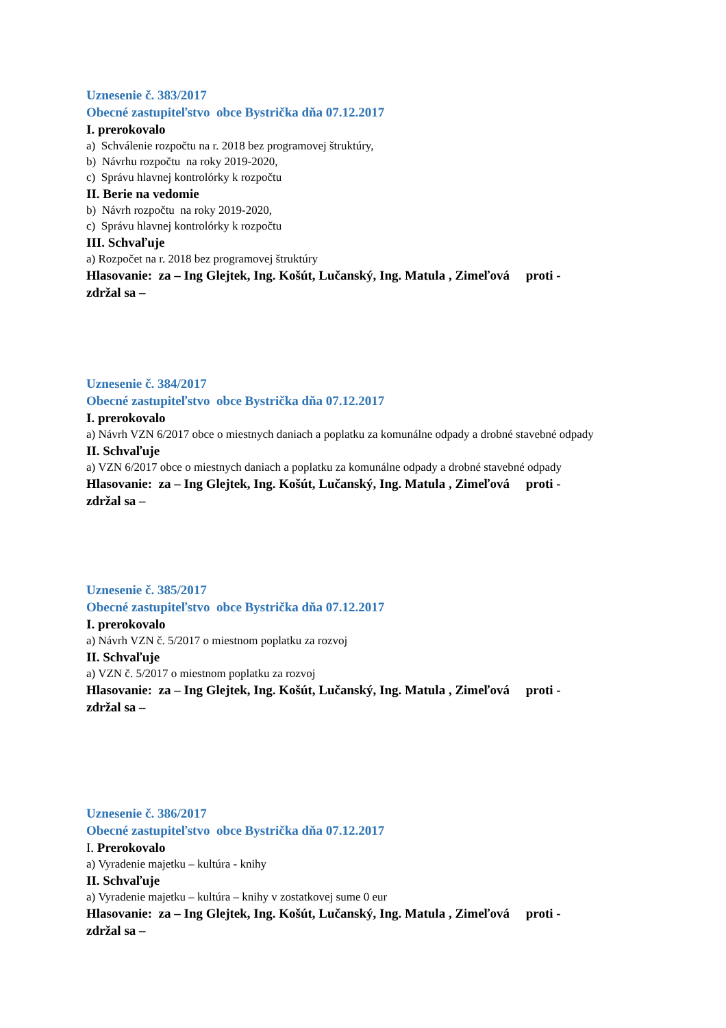Uznesenie č. 383/2017
Obecné zastupiteľstvo obce Bystrička dňa 07.12.2017
I. prerokovalo
a) Schválenie rozpočtu na r. 2018 bez programovej štruktúry,
b) Návrhu rozpočtu na roky 2019-2020,
c) Správu hlavnej kontrolórky k rozpočtu
II. Berie na vedomie
b) Návrh rozpočtu na roky 2019-2020,
c) Správu hlavnej kontrolórky k rozpočtu
III. Schvaľuje
a) Rozpočet na r. 2018 bez programovej štruktúry
Hlasovanie: za – Ing Glejtek, Ing. Košút, Lučanský, Ing. Matula , Zimeľová proti -
zdržal sa –
Uznesenie č. 384/2017
Obecné zastupiteľstvo obce Bystrička dňa 07.12.2017
I. prerokovalo
a) Návrh VZN 6/2017 obce o miestnych daniach a poplatku za komunálne odpady a drobné stavebné odpady
II. Schvaľuje
a) VZN 6/2017 obce o miestnych daniach a poplatku za komunálne odpady a drobné stavebné odpady
Hlasovanie: za – Ing Glejtek, Ing. Košút, Lučanský, Ing. Matula , Zimeľová proti -
zdržal sa –
Uznesenie č. 385/2017
Obecné zastupiteľstvo obce Bystrička dňa 07.12.2017
I. prerokovalo
a) Návrh VZN č. 5/2017 o miestnom poplatku za rozvoj
II. Schvaľuje
a) VZN č. 5/2017 o miestnom poplatku za rozvoj
Hlasovanie: za – Ing Glejtek, Ing. Košút, Lučanský, Ing. Matula , Zimeľová proti -
zdržal sa –
Uznesenie č. 386/2017
Obecné zastupiteľstvo obce Bystrička dňa 07.12.2017
I. Prerokovalo
a) Vyradenie majetku – kultúra - knihy
II. Schvaľuje
a) Vyradenie majetku – kultúra – knihy v zostatkovej sume 0 eur
Hlasovanie: za – Ing Glejtek, Ing. Košút, Lučanský, Ing. Matula , Zimeľová proti -
zdržal sa –